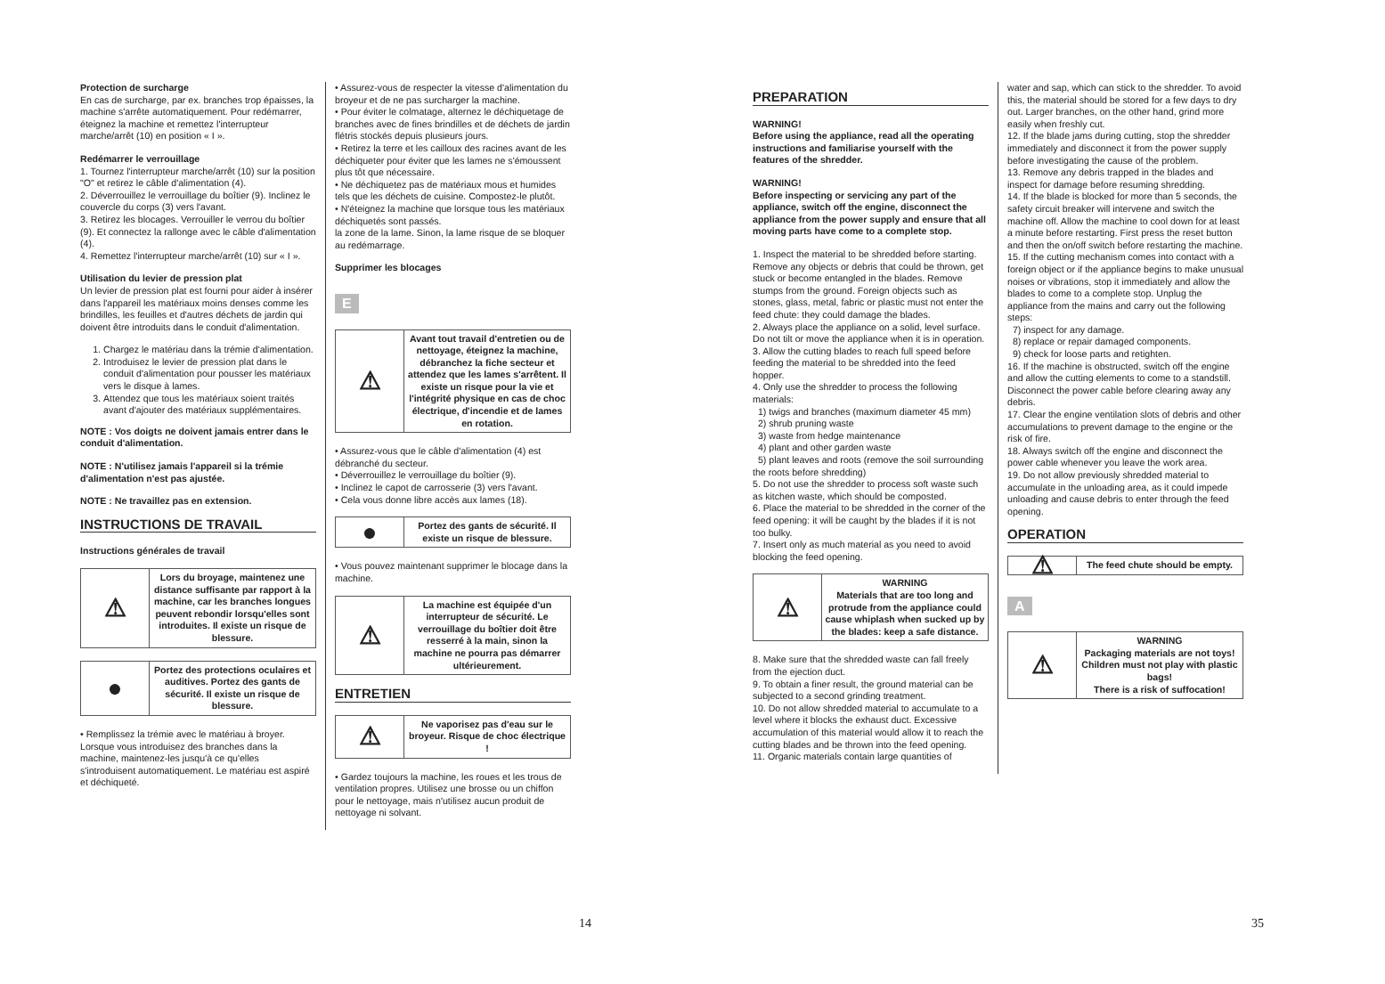Protection de surcharge
En cas de surcharge, par ex. branches trop épaisses, la machine s'arrête automatiquement. Pour redémarrer, éteignez la machine et remettez l'interrupteur marche/arrêt (10) en position « I ».
Redémarrer le verrouillage
1. Tournez l'interrupteur marche/arrêt (10) sur la position "O" et retirez le câble d'alimentation (4).
2. Déverrouillez le verrouillage du boîtier (9). Inclinez le couvercle du corps (3) vers l'avant.
3. Retirez les blocages. Verrouiller le verrou du boîtier (9). Et connectez la rallonge avec le câble d'alimentation (4).
4. Remettez l'interrupteur marche/arrêt (10) sur « I ».
Utilisation du levier de pression plat
Un levier de pression plat est fourni pour aider à insérer dans l'appareil les matériaux moins denses comme les brindilles, les feuilles et d'autres déchets de jardin qui doivent être introduits dans le conduit d'alimentation.
1. Chargez le matériau dans la trémie d'alimentation.
2. Introduisez le levier de pression plat dans le conduit d'alimentation pour pousser les matériaux vers le disque à lames.
3. Attendez que tous les matériaux soient traités avant d'ajouter des matériaux supplémentaires.
NOTE : Vos doigts ne doivent jamais entrer dans le conduit d'alimentation.
NOTE : N'utilisez jamais l'appareil si la trémie d'alimentation n'est pas ajustée.
NOTE : Ne travaillez pas en extension.
INSTRUCTIONS DE TRAVAIL
Instructions générales de travail
| ⚠ | Lors du broyage, maintenez une distance suffisante par rapport à la machine, car les branches longues peuvent rebondir lorsqu'elles sont introduites. Il existe un risque de blessure. |
| ● | Portez des protections oculaires et auditives. Portez des gants de sécurité. Il existe un risque de blessure. |
• Remplissez la trémie avec le matériau à broyer. Lorsque vous introduisez des branches dans la machine, maintenez-les jusqu'à ce qu'elles s'introduisent automatiquement. Le matériau est aspiré et déchiqueté.
• Assurez-vous de respecter la vitesse d'alimentation du broyeur et de ne pas surcharger la machine.
• Pour éviter le colmatage, alternez le déchiquetage de branches avec de fines brindilles et de déchets de jardin flétris stockés depuis plusieurs jours.
• Retirez la terre et les cailloux des racines avant de les déchiqueter pour éviter que les lames ne s'émoussent plus tôt que nécessaire.
• Ne déchiquetez pas de matériaux mous et humides tels que les déchets de cuisine. Compostez-le plutôt.
• N'éteignez la machine que lorsque tous les matériaux déchiquetés sont passés.
la zone de la lame. Sinon, la lame risque de se bloquer au redémarrage.
Supprimer les blocages
E
| ⚠ | Avant tout travail d'entretien ou de nettoyage, éteignez la machine, débranchez la fiche secteur et attendez que les lames s'arrêtent. Il existe un risque pour la vie et l'intégrité physique en cas de choc électrique, d'incendie et de lames en rotation. |
• Assurez-vous que le câble d'alimentation (4) est débranché du secteur.
• Déverrouillez le verrouillage du boîtier (9).
• Inclinez le capot de carrosserie (3) vers l'avant.
• Cela vous donne libre accès aux lames (18).
| ● | Portez des gants de sécurité. Il existe un risque de blessure. |
• Vous pouvez maintenant supprimer le blocage dans la machine.
| ⚠ | La machine est équipée d'un interrupteur de sécurité. Le verrouillage du boîtier doit être resserré à la main, sinon la machine ne pourra pas démarrer ultérieurement. |
ENTRETIEN
| ⚠ | Ne vaporisez pas d'eau sur le broyeur. Risque de choc électrique ! |
• Gardez toujours la machine, les roues et les trous de ventilation propres. Utilisez une brosse ou un chiffon pour le nettoyage, mais n'utilisez aucun produit de nettoyage ni solvant.
14
PREPARATION
WARNING!
Before using the appliance, read all the operating instructions and familiarise yourself with the features of the shredder.
WARNING!
Before inspecting or servicing any part of the appliance, switch off the engine, disconnect the appliance from the power supply and ensure that all moving parts have come to a complete stop.
1. Inspect the material to be shredded before starting. Remove any objects or debris that could be thrown, get stuck or become entangled in the blades. Remove stumps from the ground. Foreign objects such as stones, glass, metal, fabric or plastic must not enter the feed chute: they could damage the blades.
2. Always place the appliance on a solid, level surface. Do not tilt or move the appliance when it is in operation.
3. Allow the cutting blades to reach full speed before feeding the material to be shredded into the feed hopper.
4. Only use the shredder to process the following materials:
1) twigs and branches (maximum diameter 45 mm)
2) shrub pruning waste
3) waste from hedge maintenance
4) plant and other garden waste
5) plant leaves and roots (remove the soil surrounding the roots before shredding)
5. Do not use the shredder to process soft waste such as kitchen waste, which should be composted.
6. Place the material to be shredded in the corner of the feed opening: it will be caught by the blades if it is not too bulky.
7. Insert only as much material as you need to avoid blocking the feed opening.
| ⚠ | WARNING Materials that are too long and protrude from the appliance could cause whiplash when sucked up by the blades: keep a safe distance. |
8. Make sure that the shredded waste can fall freely from the ejection duct.
9. To obtain a finer result, the ground material can be subjected to a second grinding treatment.
10. Do not allow shredded material to accumulate to a level where it blocks the exhaust duct. Excessive accumulation of this material would allow it to reach the cutting blades and be thrown into the feed opening.
11. Organic materials contain large quantities of
water and sap, which can stick to the shredder. To avoid this, the material should be stored for a few days to dry out. Larger branches, on the other hand, grind more easily when freshly cut.
12. If the blade jams during cutting, stop the shredder immediately and disconnect it from the power supply before investigating the cause of the problem.
13. Remove any debris trapped in the blades and inspect for damage before resuming shredding.
14. If the blade is blocked for more than 5 seconds, the safety circuit breaker will intervene and switch the machine off. Allow the machine to cool down for at least a minute before restarting. First press the reset button and then the on/off switch before restarting the machine.
15. If the cutting mechanism comes into contact with a foreign object or if the appliance begins to make unusual noises or vibrations, stop it immediately and allow the blades to come to a complete stop. Unplug the appliance from the mains and carry out the following steps:
7) inspect for any damage.
8) replace or repair damaged components.
9) check for loose parts and retighten.
16. If the machine is obstructed, switch off the engine and allow the cutting elements to come to a standstill. Disconnect the power cable before clearing away any debris.
17. Clear the engine ventilation slots of debris and other accumulations to prevent damage to the engine or the risk of fire.
18. Always switch off the engine and disconnect the power cable whenever you leave the work area.
19. Do not allow previously shredded material to accumulate in the unloading area, as it could impede unloading and cause debris to enter through the feed opening.
OPERATION
| ⚠ | The feed chute should be empty. |
A
| ⚠ | WARNING Packaging materials are not toys! Children must not play with plastic bags! There is a risk of suffocation! |
35